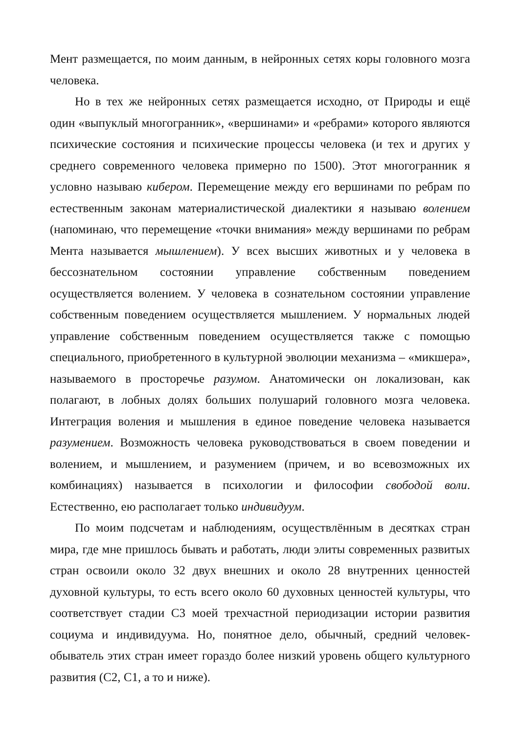Мент размещается, по моим данным, в нейронных сетях коры головного мозга человека.
Но в тех же нейронных сетях размещается исходно, от Природы и ещё один «выпуклый многогранник», «вершинами» и «ребрами» которого являются психические состояния и психические процессы человека (и тех и других у среднего современного человека примерно по 1500). Этот многогранник я условно называю кибером. Перемещение между его вершинами по ребрам по естественным законам материалистической диалектики я называю волением (напоминаю, что перемещение «точки внимания» между вершинами по ребрам Мента называется мышлением). У всех высших животных и у человека в бессознательном состоянии управление собственным поведением осуществляется волением. У человека в сознательном состоянии управление собственным поведением осуществляется мышлением. У нормальных людей управление собственным поведением осуществляется также с помощью специального, приобретенного в культурной эволюции механизма – «микшера», называемого в просторечье разумом. Анатомически он локализован, как полагают, в лобных долях больших полушарий головного мозга человека. Интеграция воления и мышления в единое поведение человека называется разумением. Возможность человека руководствоваться в своем поведении и волением, и мышлением, и разумением (причем, и во всевозможных их комбинациях) называется в психологии и философии свободой воли. Естественно, ею располагает только индивидуум.
По моим подсчетам и наблюдениям, осуществлённым в десятках стран мира, где мне пришлось бывать и работать, люди элиты современных развитых стран освоили около 32 двух внешних и около 28 внутренних ценностей духовной культуры, то есть всего около 60 духовных ценностей культуры, что соответствует стадии С3 моей трехчастной периодизации истории развития социума и индивидуума. Но, понятное дело, обычный, средний человек-обыватель этих стран имеет гораздо более низкий уровень общего культурного развития (С2, С1, а то и ниже).